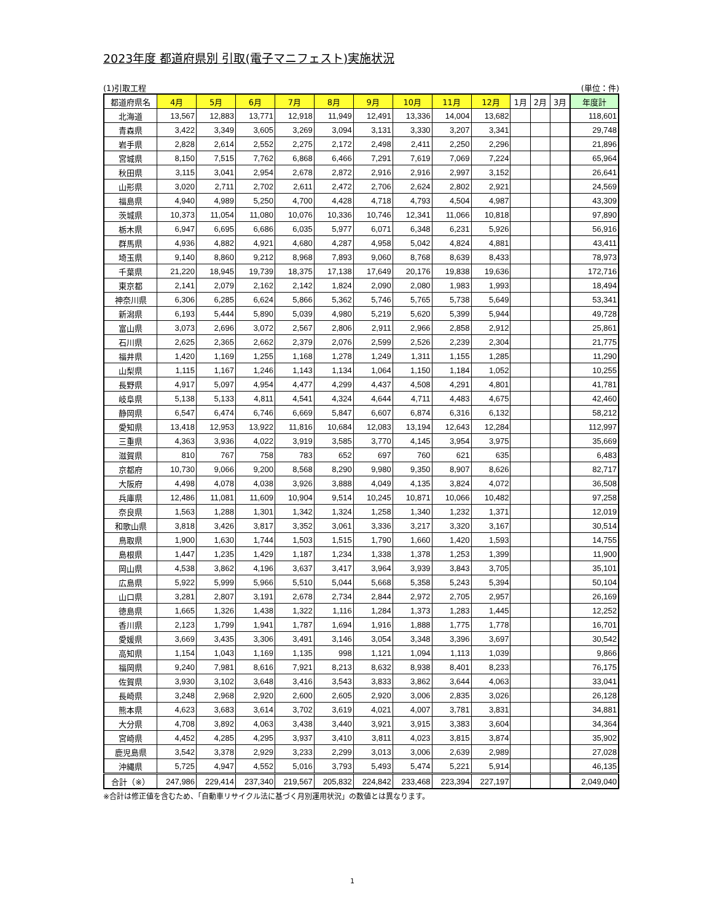2023年度 都道府県別 引取(電子マニフェスト)実施状況
(1)引取工程 (単位：件)
| 都道府県名 | 4月 | 5月 | 6月 | 7月 | 8月 | 9月 | 10月 | 11月 | 12月 | 1月 | 2月 | 3月 | 年度計 |
| --- | --- | --- | --- | --- | --- | --- | --- | --- | --- | --- | --- | --- | --- |
| 北海道 | 13,567 | 12,883 | 13,771 | 12,918 | 11,949 | 12,491 | 13,336 | 14,004 | 13,682 | | | | 118,601 |
| 青森県 | 3,422 | 3,349 | 3,605 | 3,269 | 3,094 | 3,131 | 3,330 | 3,207 | 3,341 | | | | 29,748 |
| 岩手県 | 2,828 | 2,614 | 2,552 | 2,275 | 2,172 | 2,498 | 2,411 | 2,250 | 2,296 | | | | 21,896 |
| 宮城県 | 8,150 | 7,515 | 7,762 | 6,868 | 6,466 | 7,291 | 7,619 | 7,069 | 7,224 | | | | 65,964 |
| 秋田県 | 3,115 | 3,041 | 2,954 | 2,678 | 2,872 | 2,916 | 2,916 | 2,997 | 3,152 | | | | 26,641 |
| 山形県 | 3,020 | 2,711 | 2,702 | 2,611 | 2,472 | 2,706 | 2,624 | 2,802 | 2,921 | | | | 24,569 |
| 福島県 | 4,940 | 4,989 | 5,250 | 4,700 | 4,428 | 4,718 | 4,793 | 4,504 | 4,987 | | | | 43,309 |
| 茨城県 | 10,373 | 11,054 | 11,080 | 10,076 | 10,336 | 10,746 | 12,341 | 11,066 | 10,818 | | | | 97,890 |
| 栃木県 | 6,947 | 6,695 | 6,686 | 6,035 | 5,977 | 6,071 | 6,348 | 6,231 | 5,926 | | | | 56,916 |
| 群馬県 | 4,936 | 4,882 | 4,921 | 4,680 | 4,287 | 4,958 | 5,042 | 4,824 | 4,881 | | | | 43,411 |
| 埼玉県 | 9,140 | 8,860 | 9,212 | 8,968 | 7,893 | 9,060 | 8,768 | 8,639 | 8,433 | | | | 78,973 |
| 千葉県 | 21,220 | 18,945 | 19,739 | 18,375 | 17,138 | 17,649 | 20,176 | 19,838 | 19,636 | | | | 172,716 |
| 東京都 | 2,141 | 2,079 | 2,162 | 2,142 | 1,824 | 2,090 | 2,080 | 1,983 | 1,993 | | | | 18,494 |
| 神奈川県 | 6,306 | 6,285 | 6,624 | 5,866 | 5,362 | 5,746 | 5,765 | 5,738 | 5,649 | | | | 53,341 |
| 新潟県 | 6,193 | 5,444 | 5,890 | 5,039 | 4,980 | 5,219 | 5,620 | 5,399 | 5,944 | | | | 49,728 |
| 富山県 | 3,073 | 2,696 | 3,072 | 2,567 | 2,806 | 2,911 | 2,966 | 2,858 | 2,912 | | | | 25,861 |
| 石川県 | 2,625 | 2,365 | 2,662 | 2,379 | 2,076 | 2,599 | 2,526 | 2,239 | 2,304 | | | | 21,775 |
| 福井県 | 1,420 | 1,169 | 1,255 | 1,168 | 1,278 | 1,249 | 1,311 | 1,155 | 1,285 | | | | 11,290 |
| 山梨県 | 1,115 | 1,167 | 1,246 | 1,143 | 1,134 | 1,064 | 1,150 | 1,184 | 1,052 | | | | 10,255 |
| 長野県 | 4,917 | 5,097 | 4,954 | 4,477 | 4,299 | 4,437 | 4,508 | 4,291 | 4,801 | | | | 41,781 |
| 岐阜県 | 5,138 | 5,133 | 4,811 | 4,541 | 4,324 | 4,644 | 4,711 | 4,483 | 4,675 | | | | 42,460 |
| 静岡県 | 6,547 | 6,474 | 6,746 | 6,669 | 5,847 | 6,607 | 6,874 | 6,316 | 6,132 | | | | 58,212 |
| 愛知県 | 13,418 | 12,953 | 13,922 | 11,816 | 10,684 | 12,083 | 13,194 | 12,643 | 12,284 | | | | 112,997 |
| 三重県 | 4,363 | 3,936 | 4,022 | 3,919 | 3,585 | 3,770 | 4,145 | 3,954 | 3,975 | | | | 35,669 |
| 滋賀県 | 810 | 767 | 758 | 783 | 652 | 697 | 760 | 621 | 635 | | | | 6,483 |
| 京都府 | 10,730 | 9,066 | 9,200 | 8,568 | 8,290 | 9,980 | 9,350 | 8,907 | 8,626 | | | | 82,717 |
| 大阪府 | 4,498 | 4,078 | 4,038 | 3,926 | 3,888 | 4,049 | 4,135 | 3,824 | 4,072 | | | | 36,508 |
| 兵庫県 | 12,486 | 11,081 | 11,609 | 10,904 | 9,514 | 10,245 | 10,871 | 10,066 | 10,482 | | | | 97,258 |
| 奈良県 | 1,563 | 1,288 | 1,301 | 1,342 | 1,324 | 1,258 | 1,340 | 1,232 | 1,371 | | | | 12,019 |
| 和歌山県 | 3,818 | 3,426 | 3,817 | 3,352 | 3,061 | 3,336 | 3,217 | 3,320 | 3,167 | | | | 30,514 |
| 鳥取県 | 1,900 | 1,630 | 1,744 | 1,503 | 1,515 | 1,790 | 1,660 | 1,420 | 1,593 | | | | 14,755 |
| 島根県 | 1,447 | 1,235 | 1,429 | 1,187 | 1,234 | 1,338 | 1,378 | 1,253 | 1,399 | | | | 11,900 |
| 岡山県 | 4,538 | 3,862 | 4,196 | 3,637 | 3,417 | 3,964 | 3,939 | 3,843 | 3,705 | | | | 35,101 |
| 広島県 | 5,922 | 5,999 | 5,966 | 5,510 | 5,044 | 5,668 | 5,358 | 5,243 | 5,394 | | | | 50,104 |
| 山口県 | 3,281 | 2,807 | 3,191 | 2,678 | 2,734 | 2,844 | 2,972 | 2,705 | 2,957 | | | | 26,169 |
| 徳島県 | 1,665 | 1,326 | 1,438 | 1,322 | 1,116 | 1,284 | 1,373 | 1,283 | 1,445 | | | | 12,252 |
| 香川県 | 2,123 | 1,799 | 1,941 | 1,787 | 1,694 | 1,916 | 1,888 | 1,775 | 1,778 | | | | 16,701 |
| 愛媛県 | 3,669 | 3,435 | 3,306 | 3,491 | 3,146 | 3,054 | 3,348 | 3,396 | 3,697 | | | | 30,542 |
| 高知県 | 1,154 | 1,043 | 1,169 | 1,135 | 998 | 1,121 | 1,094 | 1,113 | 1,039 | | | | 9,866 |
| 福岡県 | 9,240 | 7,981 | 8,616 | 7,921 | 8,213 | 8,632 | 8,938 | 8,401 | 8,233 | | | | 76,175 |
| 佐賀県 | 3,930 | 3,102 | 3,648 | 3,416 | 3,543 | 3,833 | 3,862 | 3,644 | 4,063 | | | | 33,041 |
| 長崎県 | 3,248 | 2,968 | 2,920 | 2,600 | 2,605 | 2,920 | 3,006 | 2,835 | 3,026 | | | | 26,128 |
| 熊本県 | 4,623 | 3,683 | 3,614 | 3,702 | 3,619 | 4,021 | 4,007 | 3,781 | 3,831 | | | | 34,881 |
| 大分県 | 4,708 | 3,892 | 4,063 | 3,438 | 3,440 | 3,921 | 3,915 | 3,383 | 3,604 | | | | 34,364 |
| 宮崎県 | 4,452 | 4,285 | 4,295 | 3,937 | 3,410 | 3,811 | 4,023 | 3,815 | 3,874 | | | | 35,902 |
| 鹿児島県 | 3,542 | 3,378 | 2,929 | 3,233 | 2,299 | 3,013 | 3,006 | 2,639 | 2,989 | | | | 27,028 |
| 沖縄県 | 5,725 | 4,947 | 4,552 | 5,016 | 3,793 | 5,493 | 5,474 | 5,221 | 5,914 | | | | 46,135 |
| 合計（※） | 247,986 | 229,414 | 237,340 | 219,567 | 205,832 | 224,842 | 233,468 | 223,394 | 227,197 | | | | 2,049,040 |
※合計は修正値を含むため、「自動車リサイクル法に基づく月別運用状況」の数値とは異なります。
1